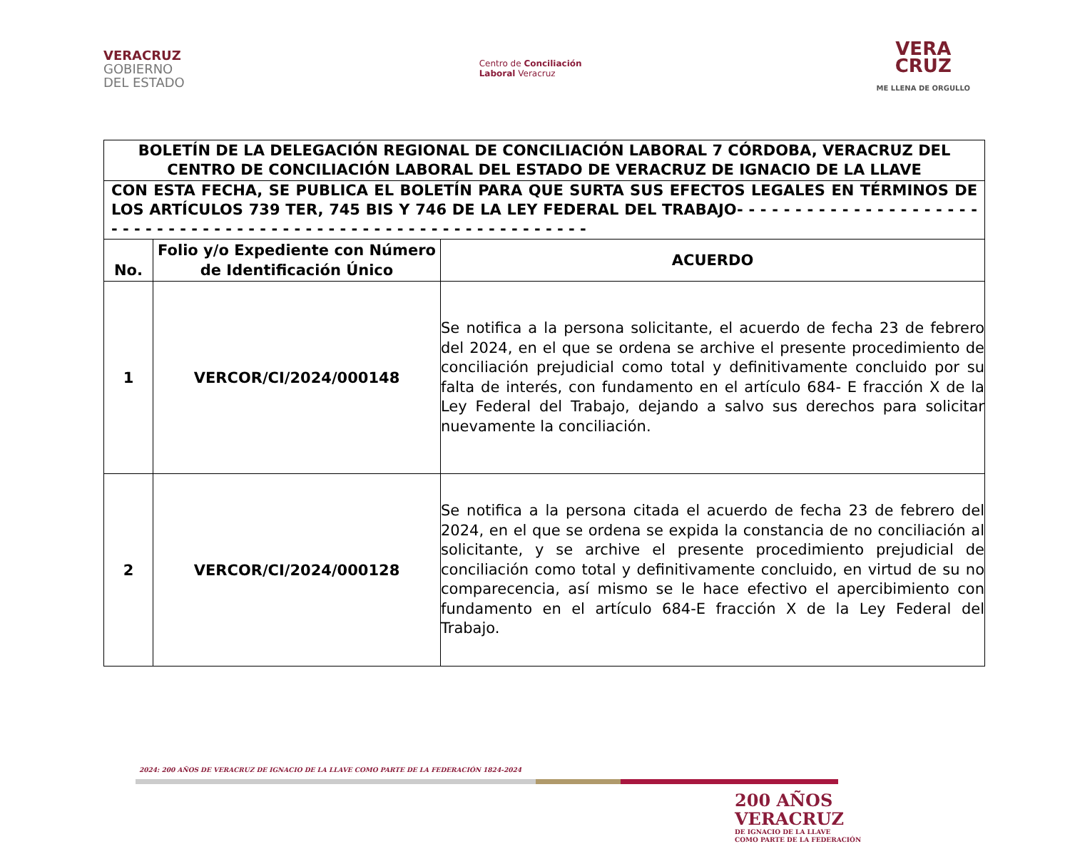VERACRUZ
GOBIERNO
DEL ESTADO
Centro de Conciliación
Laboral Veracruz
VERA
CRUZ
ME LLENA DE ORGULLO
| BOLETÍN DE LA DELEGACIÓN REGIONAL DE CONCILIACIÓN LABORAL 7 CÓRDOBA, VERACRUZ DEL CENTRO DE CONCILIACIÓN LABORAL DEL ESTADO DE VERACRUZ DE IGNACIO DE LA LLAVE | | |
| CON ESTA FECHA, SE PUBLICA EL BOLETÍN PARA QUE SURTA SUS EFECTOS LEGALES EN TÉRMINOS DE LOS ARTÍCULOS 739 TER, 745 BIS Y 746 DE LA LEY FEDERAL DEL TRABAJO- - - - - - - - - - - - - - - - - - - - - - - - - - - - - - - - - - - - - - - - - - - - - - - - - - - - - - - - - - - - - - - | | |
| No. | Folio y/o Expediente con Número de Identificación Único | ACUERDO |
| 1 | VERCOR/CI/2024/000148 | Se notifica a la persona solicitante, el acuerdo de fecha 23 de febrero del 2024, en el que se ordena se archive el presente procedimiento de conciliación prejudicial como total y definitivamente concluido por su falta de interés, con fundamento en el artículo 684- E fracción X de la Ley Federal del Trabajo, dejando a salvo sus derechos para solicitar nuevamente la conciliación. |
| 2 | VERCOR/CI/2024/000128 | Se notifica a la persona citada el acuerdo de fecha 23 de febrero del 2024, en el que se ordena se expida la constancia de no conciliación al solicitante, y se archive el presente procedimiento prejudicial de conciliación como total y definitivamente concluido, en virtud de su no comparecencia, así mismo se le hace efectivo el apercibimiento con fundamento en el artículo 684-E fracción X de la Ley Federal del Trabajo. |
2024: 200 AÑOS DE VERACRUZ DE IGNACIO DE LA LLAVE COMO PARTE DE LA FEDERACIÓN 1824-2024
200 AÑOS
VERACRUZ
DE IGNACIO DE LA LLAVE
COMO PARTE DE LA FEDERACIÓN